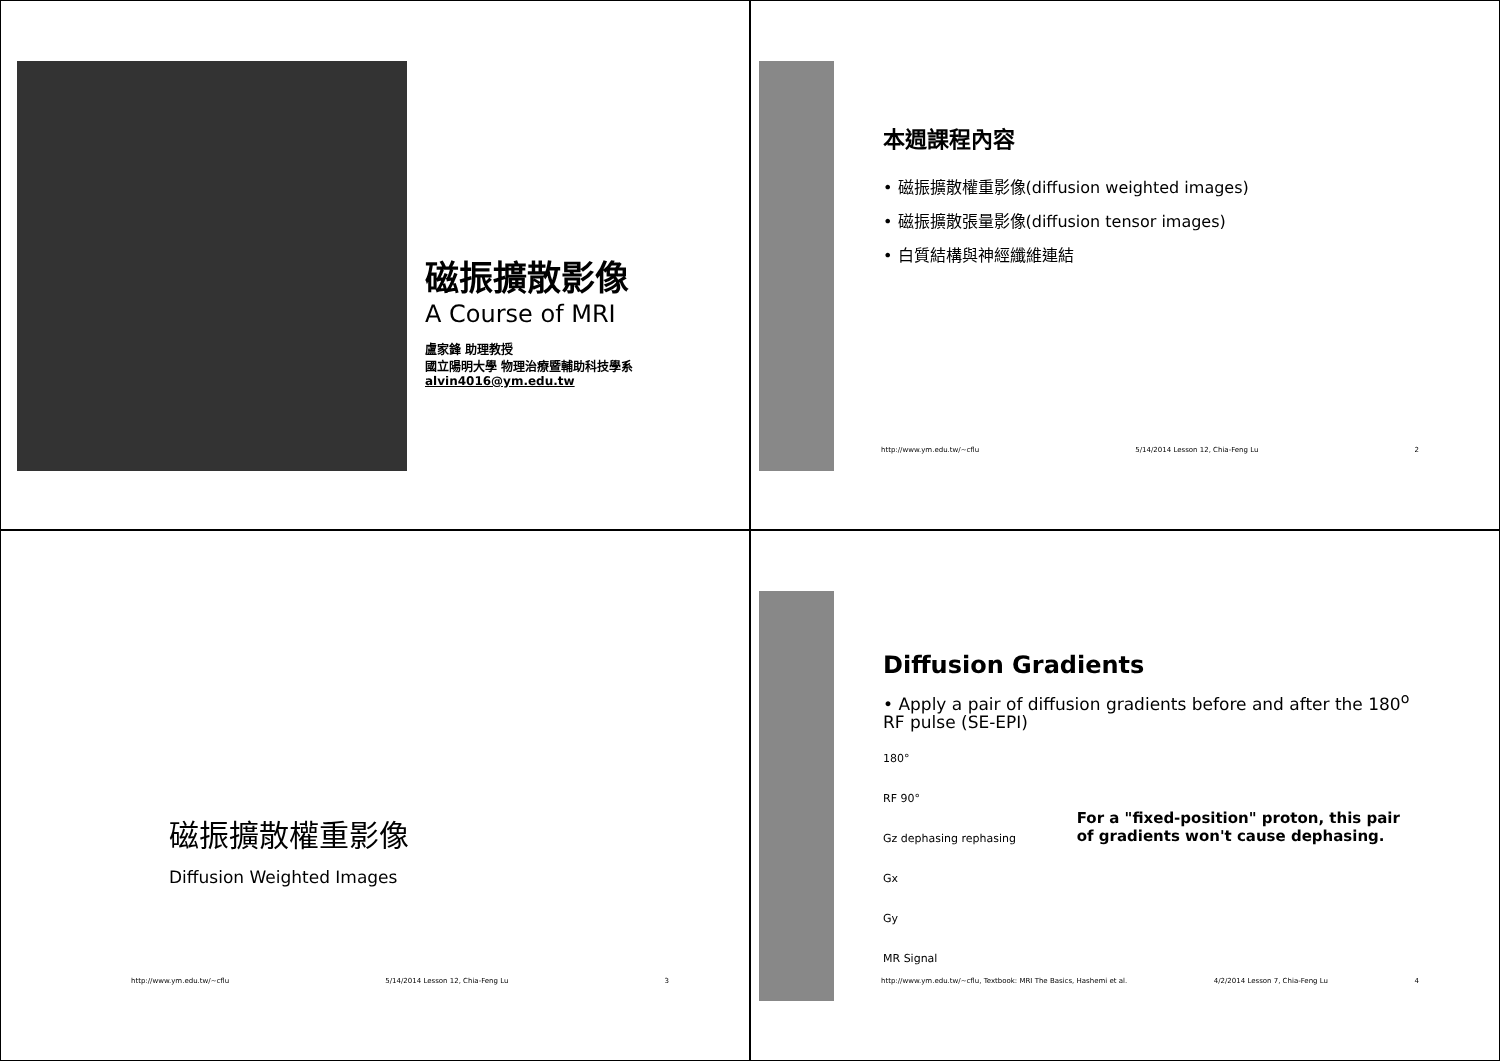磁振擴散影像
A Course of MRI
盧家鋒 助理教授
國立陽明大學 物理治療暨輔助科技學系
alvin4016@ym.edu.tw
本週課程內容
• 磁振擴散權重影像(diffusion weighted images)
• 磁振擴散張量影像(diffusion tensor images)
• 白質結構與神經纖維連結
http://www.ym.edu.tw/~cflu 5/14/2014 Lesson 12, Chia-Feng Lu 2
磁振擴散權重影像
Diffusion Weighted Images
http://www.ym.edu.tw/~cflu 5/14/2014 Lesson 12, Chia-Feng Lu 3
Diffusion Gradients
• Apply a pair of diffusion gradients before and after the 180<sup>o</sup> RF pulse (SE-EPI)
180°
RF 90°
Gz dephasing rephasing
Gx
Gy
MR Signal
For a "fixed-position" proton, this pair of gradients won't cause dephasing.
http://www.ym.edu.tw/~cflu, Textbook: MRI The Basics, Hashemi et al. 4/2/2014 Lesson 7, Chia-Feng Lu 4